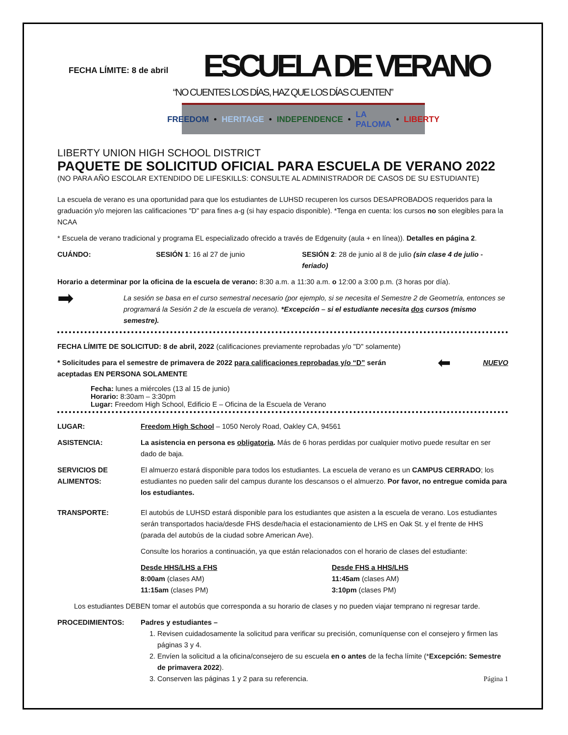FECHA LÍMITE: 8 de abril
ESCUELA DE VERANO
“NO CUENTES LOS DÍAS, HAZ QUE LOS DÍAS CUENTEN”
FREEDOM • HERITAGE • INDEPENDENCE • LA PALOMA • LIBERTY
LIBERTY UNION HIGH SCHOOL DISTRICT
PAQUETE DE SOLICITUD OFICIAL PARA ESCUELA DE VERANO 2022
(NO PARA AÑO ESCOLAR EXTENDIDO DE LIFESKILLS: CONSULTE AL ADMINISTRADOR DE CASOS DE SU ESTUDIANTE)
La escuela de verano es una oportunidad para que los estudiantes de LUHSD recuperen los cursos DESAPROBADOS requeridos para la graduación y/o mejoren las calificaciones "D" para fines a-g (si hay espacio disponible). *Tenga en cuenta: los cursos no son elegibles para la NCAA
* Escuela de verano tradicional y programa EL especializado ofrecido a través de Edgenuity (aula + en línea)). Detalles en página 2.
CUÁNDO: SESIÓN 1: 16 al 27 de junio SESIÓN 2: 28 de junio al 8 de julio (sin clase 4 de julio - feriado)
Horario a determinar por la oficina de la escuela de verano: 8:30 a.m. a 11:30 a.m. o 12:00 a 3:00 p.m. (3 horas por día).
➡ La sesión se basa en el curso semestral necesario (por ejemplo, si se necesita el Semestre 2 de Geometría, entonces se programará la Sesión 2 de la escuela de verano). *Excepción – si el estudiante necesita dos cursos (mismo semestre).
FECHA LÍMITE DE SOLICITUD: 8 de abril, 2022 (calificaciones previamente reprobadas y/o "D" solamente)
* Solicitudes para el semestre de primavera de 2022 para calificaciones reprobadas y/o “D” serán aceptadas EN PERSONA SOLAMENTE ⬅ NUEVO
Fecha: lunes a miércoles (13 al 15 de junio)
Horario: 8:30am – 3:30pm
Lugar: Freedom High School, Edificio E – Oficina de la Escuela de Verano
LUGAR: Freedom High School – 1050 Neroly Road, Oakley CA, 94561
ASISTENCIA: La asistencia en persona es obligatoria. Más de 6 horas perdidas por cualquier motivo puede resultar en ser dado de baja.
SERVICIOS DE ALIMENTOS: El almuerzo estará disponible para todos los estudiantes. La escuela de verano es un CAMPUS CERRADO; los estudiantes no pueden salir del campus durante los descansos o el almuerzo. Por favor, no entregue comida para los estudiantes.
TRANSPORTE:
El autobús de LUHSD estará disponible para los estudiantes que asisten a la escuela de verano. Los estudiantes serán transportados hacia/desde FHS desde/hacia el estacionamiento de LHS en Oak St. y el frente de HHS (parada del autobús de la ciudad sobre American Ave).
Consulte los horarios a continuación, ya que están relacionados con el horario de clases del estudiante:
Desde HHS/LHS a FHS
8:00am (clases AM)
11:15am (clases PM)
Desde FHS a HHS/LHS
11:45am (clases AM)
3:10pm (clases PM)
Los estudiantes DEBEN tomar el autobús que corresponda a su horario de clases y no pueden viajar temprano ni regresar tarde.
PROCEDIMIENTOS: Padres y estudiantes –
1. Revisen cuidadosamente la solicitud para verificar su precisión, comuníquense con el consejero y firmen las páginas 3 y 4.
2. Envíen la solicitud a la oficina/consejero de su escuela en o antes de la fecha límite (*Excepción: Semestre de primavera 2022).
3. Conserven las páginas 1 y 2 para su referencia. Página 1